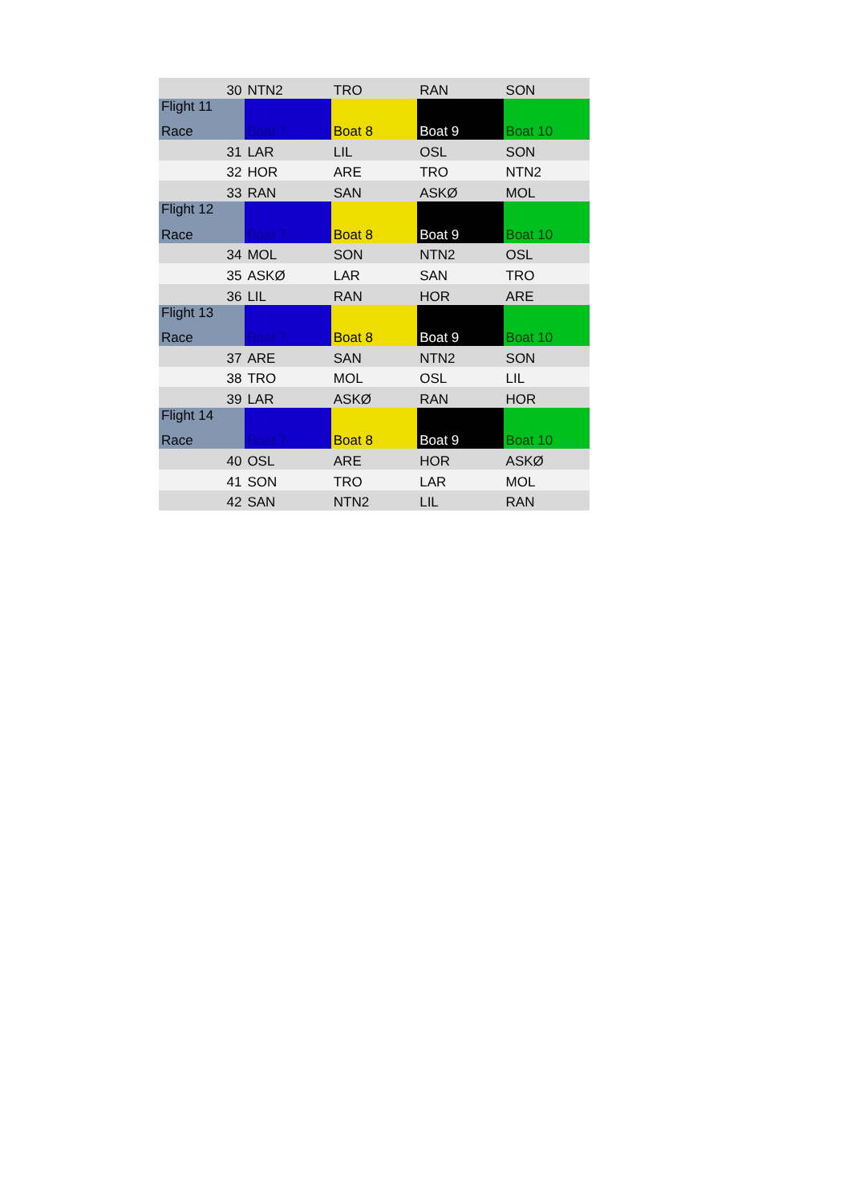| 30 | NTN2 | TRO | RAN | SON |
| Flight 11 | Boat 7 | Boat 8 | Boat 9 | Boat 10 |
| Race | | | | |
| 31 | LAR | LIL | OSL | SON |
| 32 | HOR | ARE | TRO | NTN2 |
| 33 | RAN | SAN | ASKØ | MOL |
| Flight 12 | Boat 7 | Boat 8 | Boat 9 | Boat 10 |
| Race | | | | |
| 34 | MOL | SON | NTN2 | OSL |
| 35 | ASKØ | LAR | SAN | TRO |
| 36 | LIL | RAN | HOR | ARE |
| Flight 13 | Boat 7 | Boat 8 | Boat 9 | Boat 10 |
| Race | | | | |
| 37 | ARE | SAN | NTN2 | SON |
| 38 | TRO | MOL | OSL | LIL |
| 39 | LAR | ASKØ | RAN | HOR |
| Flight 14 | Boat 7 | Boat 8 | Boat 9 | Boat 10 |
| Race | | | | |
| 40 | OSL | ARE | HOR | ASKØ |
| 41 | SON | TRO | LAR | MOL |
| 42 | SAN | NTN2 | LIL | RAN |